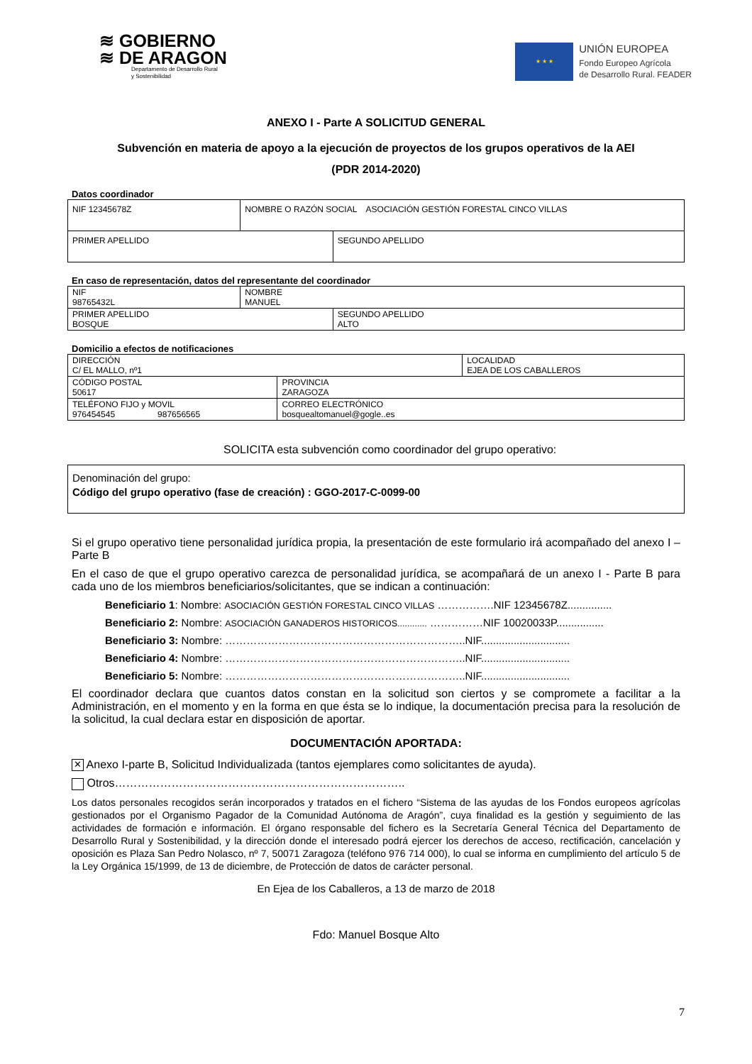≋ GOBIERNO
≋ DE ARAGON
Departamento de Desarrollo Rural
y Sostenibilidad
★ ★ ★
UNIÓN EUROPEA
Fondo Europeo Agrícola
de Desarrollo Rural. FEADER
ANEXO I - Parte A SOLICITUD GENERAL
Subvención en materia de apoyo a la ejecución de proyectos de los grupos operativos de la AEI
(PDR 2014-2020)
Datos coordinador
| NIF 12345678Z | NOMBRE O RAZÓN SOCIAL ASOCIACIÓN GESTIÓN FORESTAL CINCO VILLAS | |
| PRIMER APELLIDO | | SEGUNDO APELLIDO |
En caso de representación, datos del representante del coordinador
| NIF 98765432L | NOMBRE MANUEL | |
| PRIMER APELLIDO BOSQUE | | SEGUNDO APELLIDO ALTO |
Domicilio a efectos de notificaciones
| DIRECCIÓN C/ EL MALLO, nº1 | | LOCALIDAD EJEA DE LOS CABALLEROS |
| CÓDIGO POSTAL 50617 | PROVINCIA ZARAGOZA | |
| TELÉFONO FIJO y MOVIL 976454545 987656565 | CORREO ELECTRÓNICO bosquealtomanuel@gogle..es | |
SOLICITA esta subvención como coordinador del grupo operativo:
| Denominación del grupo: Código del grupo operativo (fase de creación) : GGO-2017-C-0099-00 |
Si el grupo operativo tiene personalidad jurídica propia, la presentación de este formulario irá acompañado del anexo I – Parte B
En el caso de que el grupo operativo carezca de personalidad jurídica, se acompañará de un anexo I - Parte B para cada uno de los miembros beneficiarios/solicitantes, que se indican a continuación:
Beneficiario 1: Nombre: ASOCIACIÓN GESTIÓN FORESTAL CINCO VILLAS …………….NIF 12345678Z...............
Beneficiario 2: Nombre: ASOCIACIÓN GANADEROS HISTORICOS............ ……………NIF 10020033P................
Beneficiario 3: Nombre: …………………………………………………………..NIF..............................
Beneficiario 4: Nombre: …………………………………………………………..NIF..............................
Beneficiario 5: Nombre: …………………………………………………………..NIF..............................
El coordinador declara que cuantos datos constan en la solicitud son ciertos y se compromete a facilitar a la Administración, en el momento y en la forma en que ésta se lo indique, la documentación precisa para la resolución de la solicitud, la cual declara estar en disposición de aportar.
DOCUMENTACIÓN APORTADA:
✕ Anexo I-parte B, Solicitud Individualizada (tantos ejemplares como solicitantes de ayuda).
Otros…………………………………………………………………..
Los datos personales recogidos serán incorporados y tratados en el fichero “Sistema de las ayudas de los Fondos europeos agrícolas gestionados por el Organismo Pagador de la Comunidad Autónoma de Aragón”, cuya finalidad es la gestión y seguimiento de las actividades de formación e información. El órgano responsable del fichero es la Secretaría General Técnica del Departamento de Desarrollo Rural y Sostenibilidad, y la dirección donde el interesado podrá ejercer los derechos de acceso, rectificación, cancelación y oposición es Plaza San Pedro Nolasco, nº 7, 50071 Zaragoza (teléfono 976 714 000), lo cual se informa en cumplimiento del artículo 5 de la Ley Orgánica 15/1999, de 13 de diciembre, de Protección de datos de carácter personal.
En Ejea de los Caballeros, a 13 de marzo de 2018
Fdo: Manuel Bosque Alto
7